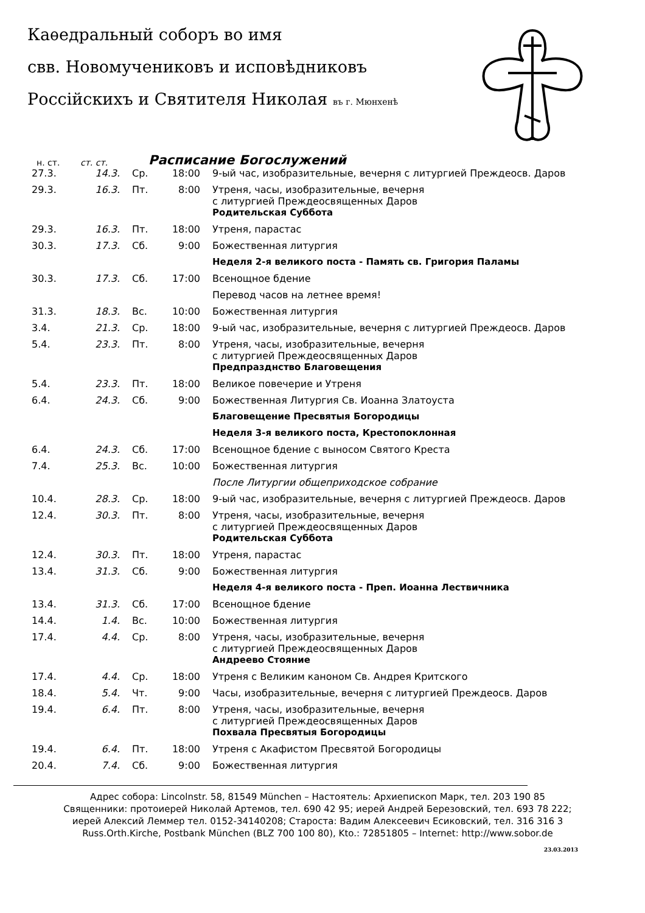Каѳедральный соборъ во имя
свв. Новомучениковъ и исповѣдниковъ
Россійскихъ и Святителя Николая въ г. Мюнхенѣ
н. ст. ст. ст.
Расписание Богослужений
| 27.3. | 14.3. | Ср. | 18:00 | 9-ый час, изобразительные, вечерня с литургией Преждеосв. Даров |
| 29.3. | 16.3. | Пт. | 8:00 | Утреня, часы, изобразительные, вечерня с литургией Преждеосвященных Даров |
| | | | | Родительская Суббота |
| 29.3. | 16.3. | Пт. | 18:00 | Утреня, парастас |
| 30.3. | 17.3. | Сб. | 9:00 | Божественная литургия |
| | | | | Неделя 2-я великого поста - Память св. Григория Паламы |
| 30.3. | 17.3. | Сб. | 17:00 | Всенощное бдение |
| | | | | Перевод часов на летнее время! |
| 31.3. | 18.3. | Вс. | 10:00 | Божественная литургия |
| 3.4. | 21.3. | Ср. | 18:00 | 9-ый час, изобразительные, вечерня с литургией Преждеосв. Даров |
| 5.4. | 23.3. | Пт. | 8:00 | Утреня, часы, изобразительные, вечерня с литургией Преждеосвященных Даров |
| | | | | Предпразднство Благовещения |
| 5.4. | 23.3. | Пт. | 18:00 | Великое повечерие и Утреня |
| 6.4. | 24.3. | Сб. | 9:00 | Божественная Литургия Св. Иоанна Златоуста |
| | | | | Благовещение Пресвятыя Богородицы |
| | | | | Неделя 3-я великого поста, Крестопоклонная |
| 6.4. | 24.3. | Сб. | 17:00 | Всенощное бдение с выносом Святого Креста |
| 7.4. | 25.3. | Вс. | 10:00 | Божественная литургия |
| | | | | После Литургии общеприходское собрание |
| 10.4. | 28.3. | Ср. | 18:00 | 9-ый час, изобразительные, вечерня с литургией Преждеосв. Даров |
| 12.4. | 30.3. | Пт. | 8:00 | Утреня, часы, изобразительные, вечерня с литургией Преждеосвященных Даров |
| | | | | Родительская Суббота |
| 12.4. | 30.3. | Пт. | 18:00 | Утреня, парастас |
| 13.4. | 31.3. | Сб. | 9:00 | Божественная литургия |
| | | | | Неделя 4-я великого поста - Преп. Иоанна Лествичника |
| 13.4. | 31.3. | Сб. | 17:00 | Всенощное бдение |
| 14.4. | 1.4. | Вс. | 10:00 | Божественная литургия |
| 17.4. | 4.4. | Ср. | 8:00 | Утреня, часы, изобразительные, вечерня с литургией Преждеосвященных Даров |
| | | | | Андреево Стояние |
| 17.4. | 4.4. | Ср. | 18:00 | Утреня с Великим каноном Св. Андрея Критского |
| 18.4. | 5.4. | Чт. | 9:00 | Часы, изобразительные, вечерня с литургией Преждеосв. Даров |
| 19.4. | 6.4. | Пт. | 8:00 | Утреня, часы, изобразительные, вечерня с литургией Преждеосвященных Даров |
| | | | | Похвала Пресвятыя Богородицы |
| 19.4. | 6.4. | Пт. | 18:00 | Утреня с Акафистом Пресвятой Богородицы |
| 20.4. | 7.4. | Сб. | 9:00 | Божественная литургия |
Адрес собора: Lincolnstr. 58, 81549 München – Настоятель: Архиепископ Марк, тел. 203 190 85
Священники: протоиерей Николай Артемов, тел. 690 42 95; иерей Андрей Березовский, тел. 693 78 222;
иерей Алексий Леммер тел. 0152-34140208; Староста: Вадим Алексеевич Есиковский, тел. 316 316 3
Russ.Orth.Kirche, Postbank München (BLZ 700 100 80), Kto.: 72851805 – Internet: http://www.sobor.de
23.03.2013